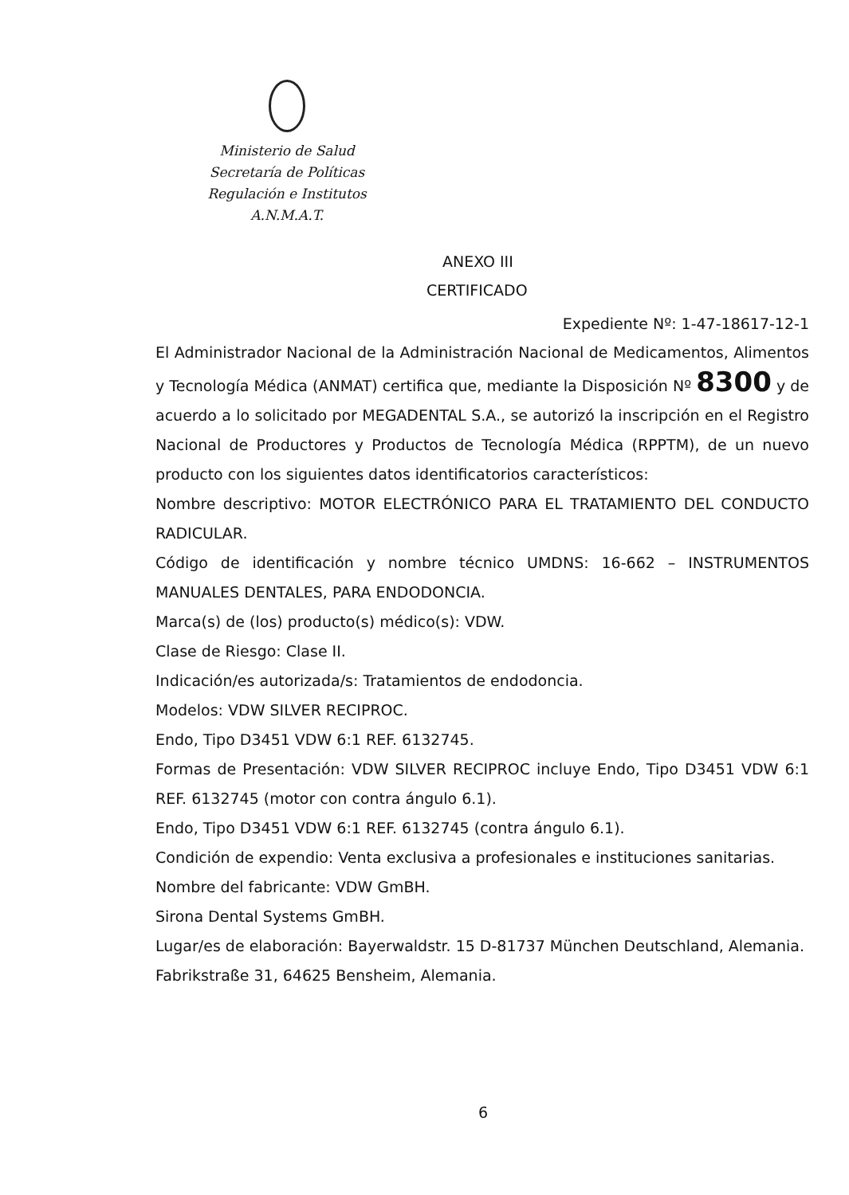Ministerio de Salud
Secretaría de Políticas
Regulación e Institutos
A.N.M.A.T.
ANEXO III
CERTIFICADO
Expediente Nº: 1-47-18617-12-1
El Administrador Nacional de la Administración Nacional de Medicamentos, Alimentos y Tecnología Médica (ANMAT) certifica que, mediante la Disposición Nº 8300 y de acuerdo a lo solicitado por MEGADENTAL S.A., se autorizó la inscripción en el Registro Nacional de Productores y Productos de Tecnología Médica (RPPTM), de un nuevo producto con los siguientes datos identificatorios característicos:
Nombre descriptivo: MOTOR ELECTRÓNICO PARA EL TRATAMIENTO DEL CONDUCTO RADICULAR.
Código de identificación y nombre técnico UMDNS: 16-662 – INSTRUMENTOS MANUALES DENTALES, PARA ENDODONCIA.
Marca(s) de (los) producto(s) médico(s): VDW.
Clase de Riesgo: Clase II.
Indicación/es autorizada/s: Tratamientos de endodoncia.
Modelos: VDW SILVER RECIPROC.
Endo, Tipo D3451 VDW 6:1 REF. 6132745.
Formas de Presentación: VDW SILVER RECIPROC incluye Endo, Tipo D3451 VDW 6:1 REF. 6132745 (motor con contra ángulo 6.1).
Endo, Tipo D3451 VDW 6:1 REF. 6132745 (contra ángulo 6.1).
Condición de expendio: Venta exclusiva a profesionales e instituciones sanitarias.
Nombre del fabricante: VDW GmBH.
Sirona Dental Systems GmBH.
Lugar/es de elaboración: Bayerwaldstr. 15 D-81737 München Deutschland, Alemania.
Fabrikstraße 31, 64625 Bensheim, Alemania.
6